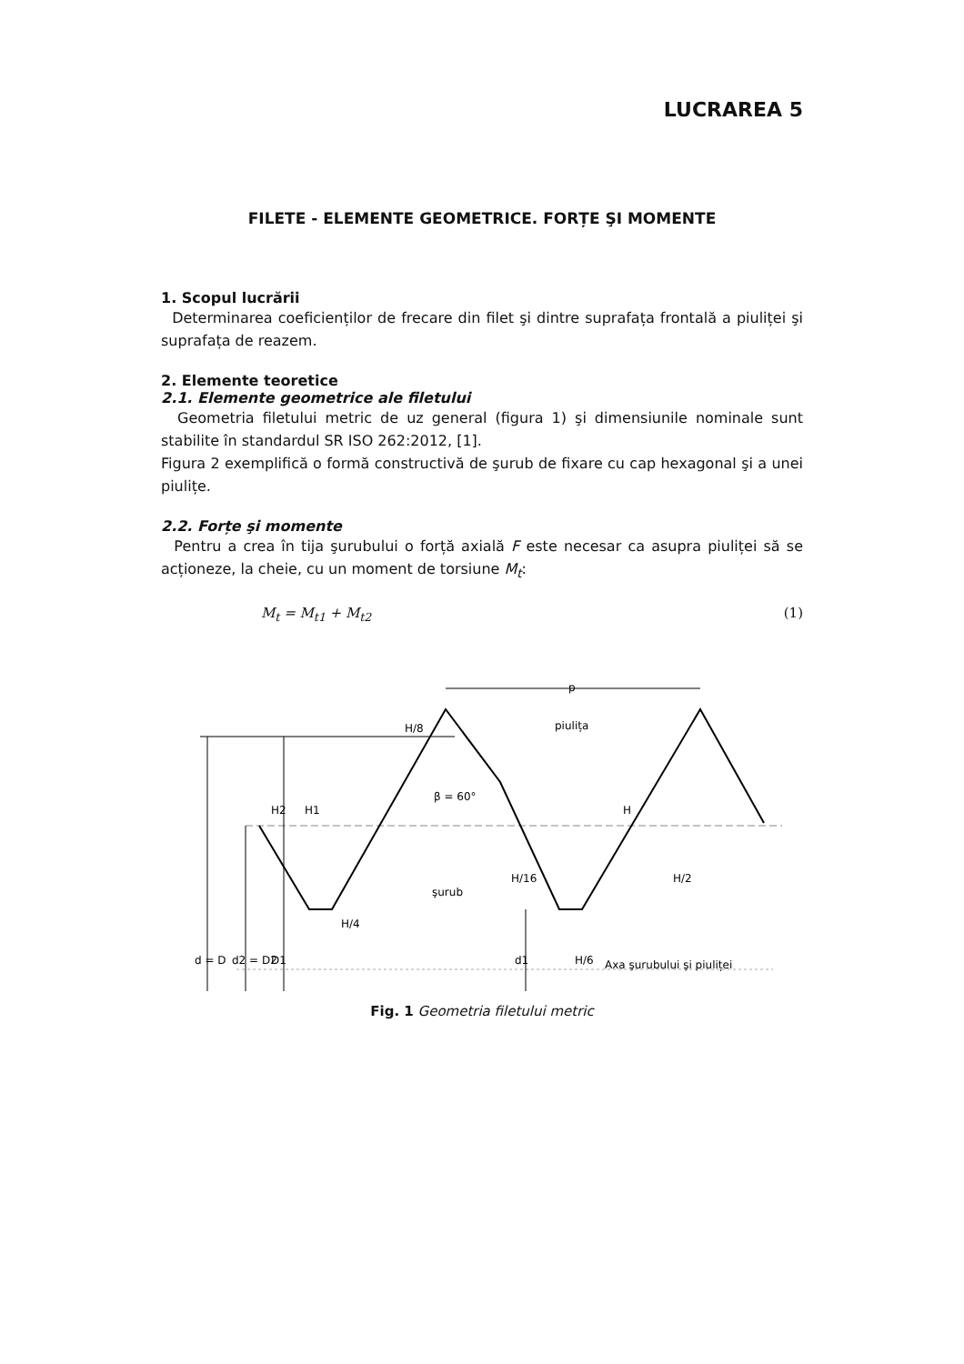LUCRAREA 5
FILETE - ELEMENTE GEOMETRICE. FORȚE ŞI MOMENTE
1. Scopul lucrării
Determinarea coeficienților de frecare din filet şi dintre suprafața frontală a piuliței şi suprafața de reazem.
2. Elemente teoretice
2.1. Elemente geometrice ale filetului
Geometria filetului metric de uz general (figura 1) şi dimensiunile nominale sunt stabilite în standardul SR ISO 262:2012, [1].
Figura 2 exemplifică o formă constructivă de şurub de fixare cu cap hexagonal şi a unei piulițe.
2.2. Forțe şi momente
Pentru a crea în tija şurubului o forță axială F este necesar ca asupra piuliței să se acționeze, la cheie, cu un moment de torsiune M<sub>t</sub>:
M<sub>t</sub> = M<sub>t1</sub> + M<sub>t2</sub> (1)
p
piulița
β = 60°
şurub
Axa şurubului şi piuliței
d = D
d2 = D2
D1
d1
H/8
H2
H1
H
H/16
H/2
H/4
H/6
Fig. 1 Geometria filetului metric